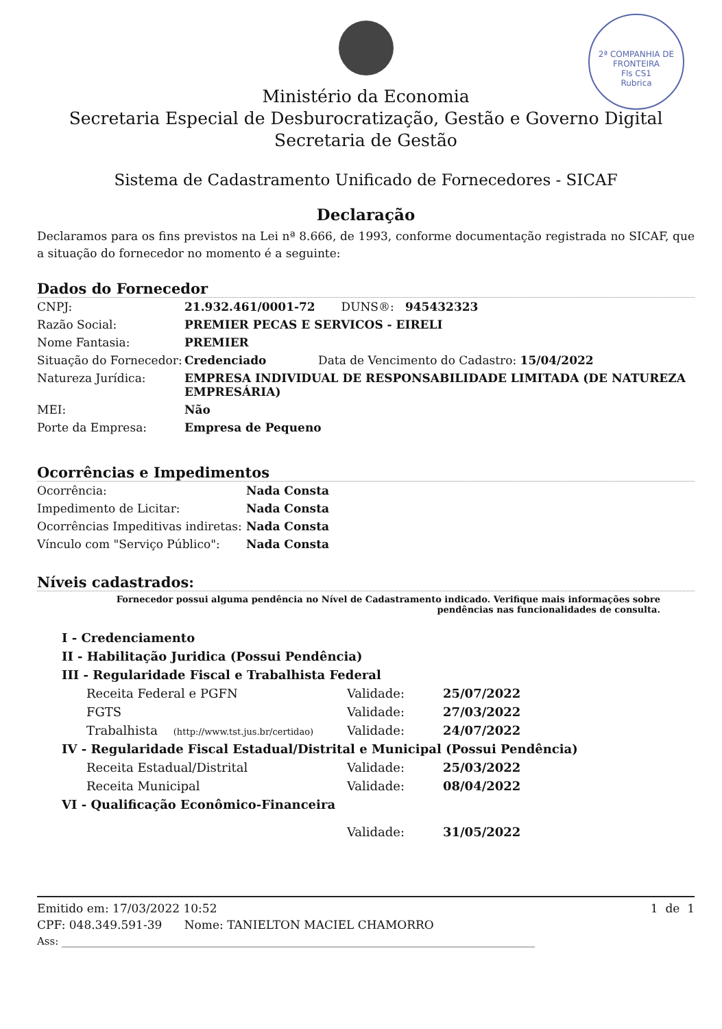2ª COMPANHIA DE FRONTEIRA
Fls CS1
Rubrica
Ministério da Economia
Secretaria Especial de Desburocratização, Gestão e Governo Digital
Secretaria de Gestão
Sistema de Cadastramento Unificado de Fornecedores - SICAF
Declaração
Declaramos para os fins previstos na Lei nª 8.666, de 1993, conforme documentação registrada no SICAF, que a situação do fornecedor no momento é a seguinte:
Dados do Fornecedor
| CNPJ: | 21.932.461/0001-72 DUNS®: 945432323 |
| Razão Social: | PREMIER PECAS E SERVICOS - EIRELI |
| Nome Fantasia: | PREMIER |
| Situação do Fornecedor: | Credenciado Data de Vencimento do Cadastro: 15/04/2022 |
| Natureza Jurídica: | EMPRESA INDIVIDUAL DE RESPONSABILIDADE LIMITADA (DE NATUREZA EMPRESÁRIA) |
| MEI: | Não |
| Porte da Empresa: | Empresa de Pequeno |
Ocorrências e Impedimentos
| Ocorrência: | Nada Consta |
| Impedimento de Licitar: | Nada Consta |
| Ocorrências Impeditivas indiretas: | Nada Consta |
| Vínculo com "Serviço Público": | Nada Consta |
Níveis cadastrados:
Fornecedor possui alguma pendência no Nível de Cadastramento indicado. Verifique mais informações sobre pendências nas funcionalidades de consulta.
| I - Credenciamento | | |
| II - Habilitação Juridica (Possui Pendência) | | |
| III - Regularidade Fiscal e Trabalhista Federal | | |
| Receita Federal e PGFN | Validade: | 25/07/2022 |
| FGTS | Validade: | 27/03/2022 |
| Trabalhista (http://www.tst.jus.br/certidao) | Validade: | 24/07/2022 |
| IV - Regularidade Fiscal Estadual/Distrital e Municipal (Possui Pendência) | | |
| Receita Estadual/Distrital | Validade: | 25/03/2022 |
| Receita Municipal | Validade: | 08/04/2022 |
| VI - Qualificação Econômico-Financeira | | |
| | Validade: | 31/05/2022 |
Emitido em: 17/03/2022 10:52 1 de 1
CPF: 048.349.591-39 Nome: TANIELTON MACIEL CHAMORRO
Ass: ____________________________________________________________________________________________